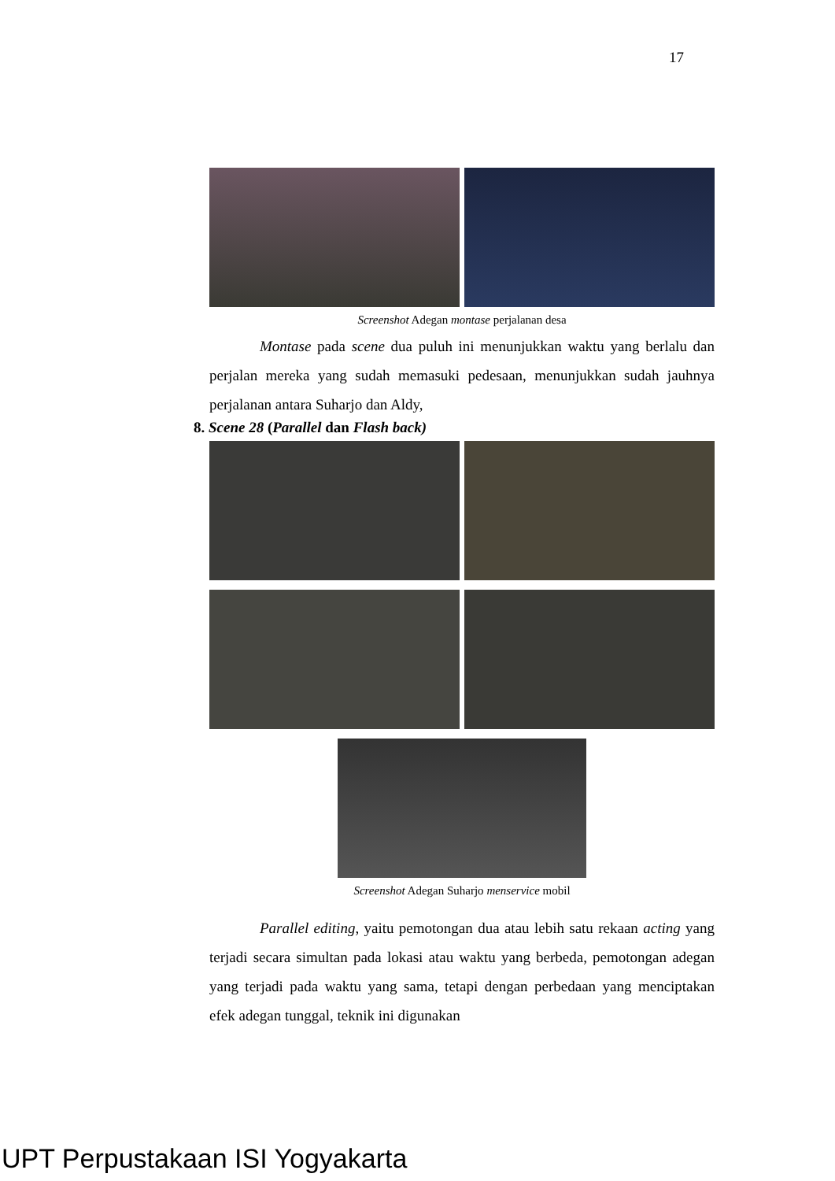17
Screenshot Adegan montase perjalanan desa
Montase pada scene dua puluh ini menunjukkan waktu yang berlalu dan perjalan mereka yang sudah memasuki pedesaan, menunjukkan sudah jauhnya perjalanan antara Suharjo dan Aldy,
8. Scene 28 (Parallel dan Flash back)
Screenshot Adegan Suharjo menservice mobil
Parallel editing, yaitu pemotongan dua atau lebih satu rekaan acting yang terjadi secara simultan pada lokasi atau waktu yang berbeda, pemotongan adegan yang terjadi pada waktu yang sama, tetapi dengan perbedaan yang menciptakan efek adegan tunggal, teknik ini digunakan
UPT Perpustakaan ISI Yogyakarta